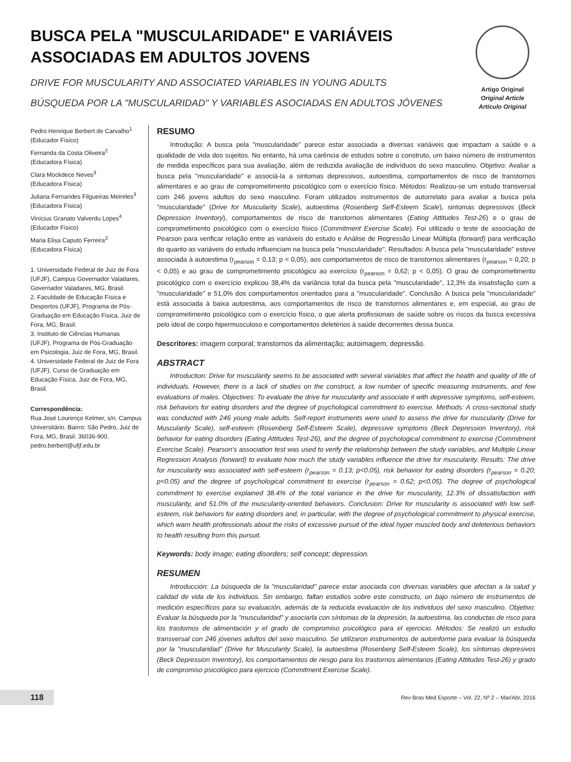BUSCA PELA "MUSCULARIDADE" E VARIÁVEIS
ASSOCIADAS EM ADULTOS JOVENS
DRIVE FOR MUSCULARITY AND ASSOCIATED VARIABLES IN YOUNG ADULTS
BÚSQUEDA POR LA "MUSCULARIDAD" Y VARIABLES ASOCIADAS EN ADULTOS JÓVENES
Artigo Original
Original Article
Artículo Original
Pedro Henrique Berbert de Carvalho<sup>1</sup>
(Educador Físico)
Fernanda da Costa Oliveira<sup>2</sup>
(Educadora Física)
Clara Mockdece Neves<sup>3</sup>
(Educadora Física)
Juliana Fernandes Filgueiras Meireles<sup>3</sup>
(Educadora Física)
Vinícius Granato Valverdu Lopes<sup>4</sup>
(Educador Físico)
Maria Elisa Caputo Ferreira<sup>3</sup>
(Educadora Física)
1. Universidade Federal de Juiz de Fora (UFJF), Campus Governador Valadares, Governador Valadares, MG, Brasil.
2. Faculdade de Educação Física e Desportos (UFJF), Programa de Pós-Graduação em Educação Física, Juiz de Fora, MG, Brasil.
3. Instituto de Ciências Humanas (UFJF), Programa de Pós-Graduação em Psicologia, Juiz de Fora, MG, Brasil.
4. Universidade Federal de Juiz de Fora (UFJF), Curso de Graduação em Educação Física, Juiz de Fora, MG, Brasil.
Correspondência:
Rua José Lourenço Kelmer, s/n. Campus Universitário. Bairro: São Pedro, Juiz de Fora, MG, Brasil. 36036-900. pedro.berbert@ufjf.edu.br
RESUMO
Introdução: A busca pela "muscularidade" parece estar associada a diversas variáveis que impactam a saúde e a qualidade de vida dos sujeitos. No entanto, há uma carência de estudos sobre o construto, um baixo número de instrumentos de medida específicos para sua avaliação, além de reduzida avaliação de indivíduos do sexo masculino. Objetivo: Avaliar a busca pela "muscularidade" e associá-la a sintomas depressivos, autoestima, comportamentos de risco de transtornos alimentares e ao grau de comprometimento psicológico com o exercício físico. Métodos: Realizou-se um estudo transversal com 246 jovens adultos do sexo masculino. Foram utilizados instrumentos de autorrelato para avaliar a busca pela "muscularidade" (Drive for Muscularity Scale), autoestima (Rosenberg Self-Esteem Scale), sintomas depressivos (Beck Depression Inventory), comportamentos de risco de transtornos alimentares (Eating Attitudes Test-26) e o grau de comprometimento psicológico com o exercício físico (Commitment Exercise Scale). Foi utilizado o teste de associação de Pearson para verificar relação entre as variáveis do estudo e Análise de Regressão Linear Múltipla (forward) para verificação do quanto as variáveis do estudo influenciam na busca pela "muscularidade". Resultados: A busca pela "muscularidade" esteve associada à autoestima (r<sub>pearson</sub> = 0,13; p < 0,05), aos comportamentos de risco de transtornos alimentares (r<sub>pearson</sub> = 0,20; p < 0,05) e ao grau de comprometimento psicológico ao exercício (r<sub>pearson</sub> = 0,62; p < 0,05). O grau de comprometimento psicológico com o exercício explicou 38,4% da variância total da busca pela "muscularidade", 12,3% da insatisfação com a "muscularidade" e 51,0% dos comportamentos orientados para a "muscularidade". Conclusão: A busca pela "muscularidade" está associada à baixa autoestima, aos comportamentos de risco de transtornos alimentares e, em especial, ao grau de comprometimento psicológico com o exercício físico, o que alerta profissionais de saúde sobre os riscos da busca excessiva pelo ideal de corpo hipermusculoso e comportamentos deletérios à saúde decorrentes dessa busca.
Descritores: imagem corporal; transtornos da alimentação; autoimagem; depressão.
ABSTRACT
Introduction: Drive for muscularity seems to be associated with several variables that affect the health and quality of life of individuals. However, there is a lack of studies on the construct, a low number of specific measuring instruments, and few evaluations of males. Objectives: To evaluate the drive for muscularity and associate it with depressive symptoms, self-esteem, risk behaviors for eating disorders and the degree of psychological commitment to exercise. Methods: A cross-sectional study was conducted with 246 young male adults. Self-report instruments were used to assess the drive for muscularity (Drive for Muscularity Scale), self-esteem (Rosenberg Self-Esteem Scale), depressive symptoms (Beck Depression Inventory), risk behavior for eating disorders (Eating Attitudes Test-26), and the degree of psychological commitment to exercise (Commitment Exercise Scale). Pearson's association test was used to verify the relationship between the study variables, and Multiple Linear Regression Analysis (forward) to evaluate how much the study variables influence the drive for muscularity. Results: The drive for muscularity was associated with self-esteem (r<sub>pearson</sub> = 0.13; p<0.05), risk behavior for eating disorders (r<sub>pearson</sub> = 0.20; p<0.05) and the degree of psychological commitment to exercise (r<sub>pearson</sub> = 0.62; p<0.05). The degree of psychological commitment to exercise explained 38.4% of the total variance in the drive for muscularity, 12.3% of dissatisfaction with muscularity, and 51.0% of the muscularity-oriented behaviors. Conclusion: Drive for muscularity is associated with low self-esteem, risk behaviors for eating disorders and, in particular, with the degree of psychological commitment to physical exercise, which warn health professionals about the risks of excessive pursuit of the ideal hyper muscled body and deleterious behaviors to health resulting from this pursuit.
Keywords: body image; eating disorders; self concept; depression.
RESUMEN
Introducción: La búsqueda de la "muscularidad" parece estar asociada con diversas variables que afectan a la salud y calidad de vida de los individuos. Sin embargo, faltan estudios sobre este constructo, un bajo número de instrumentos de medición específicos para su evaluación, además de la reducida evaluación de los individuos del sexo masculino. Objetivo: Evaluar la búsqueda por la "muscularidad" y asociarla con síntomas de la depresión, la autoestima, las conductas de risco para los trastornos de alimentación y el grado de compromiso psicológico para el ejercicio. Métodos: Se realizó un estudio transversal con 246 jóvenes adultos del sexo masculino. Se utilizaron instrumentos de autoinforme para evaluar la búsqueda por la "muscularidad" (Drive for Muscularity Scale), la autoestima (Rosenberg Self-Esteem Scale), los síntomas depresivos (Beck Depression Inventory), los comportamientos de riesgo para los trastornos alimentarios (Eating Attitudes Test-26) y grado de compromiso psicológico para ejercicio (Commitment Exercise Scale).
118 Rev Bras Med Esporte – Vol. 22, Nº 2 – Mar/Abr, 2016